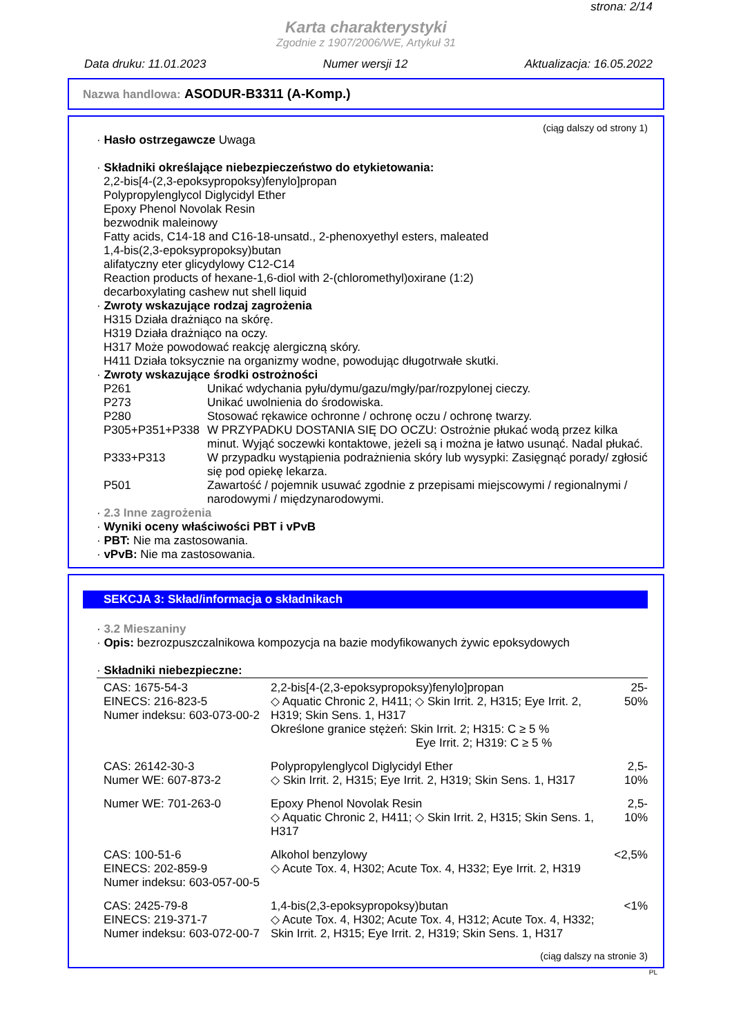strona: 2/14
Karta charakterystyki
Zgodnie z 1907/2006/WE, Artykuł 31
Data druku: 11.01.2023 Numer wersji 12 Aktualizacja: 16.05.2022
Nazwa handlowa: ASODUR-B3311 (A-Komp.)
(ciąg dalszy od strony 1)
· Hasło ostrzegawcze Uwaga
· Składniki określające niebezpieczeństwo do etykietowania:
2,2-bis[4-(2,3-epoksypropoksy)fenylo]propan
Polypropylenglycol Diglycidyl Ether
Epoxy Phenol Novolak Resin
bezwodnik maleinowy
Fatty acids, C14-18 and C16-18-unsatd., 2-phenoxyethyl esters, maleated
1,4-bis(2,3-epoksypropoksy)butan
alifatyczny eter glicydylowy C12-C14
Reaction products of hexane-1,6-diol with 2-(chloromethyl)oxirane (1:2)
decarboxylating cashew nut shell liquid
· Zwroty wskazujące rodzaj zagrożenia
H315 Działa drażniąco na skórę.
H319 Działa drażniąco na oczy.
H317 Może powodować reakcję alergiczną skóry.
H411 Działa toksycznie na organizmy wodne, powodując długotrwałe skutki.
· Zwroty wskazujące środki ostrożności
| P261 | Unikać wdychania pyłu/dymu/gazu/mgły/par/rozpylonej cieczy. |
| P273 | Unikać uwolnienia do środowiska. |
| P280 | Stosować rękawice ochronne / ochronę oczu / ochronę twarzy. |
| P305+P351+P338 | W PRZYPADKU DOSTANIA SIĘ DO OCZU: Ostrożnie płukać wodą przez kilka minut. Wyjąć soczewki kontaktowe, jeżeli są i można je łatwo usunąć. Nadal płukać. |
| P333+P313 | W przypadku wystąpienia podrażnienia skóry lub wysypki: Zasięgnąć porady/ zgłosić się pod opiekę lekarza. |
| P501 | Zawartość / pojemnik usuwać zgodnie z przepisami miejscowymi / regionalnymi / narodowymi / międzynarodowymi. |
· 2.3 Inne zagrożenia
· Wyniki oceny właściwości PBT i vPvB
· PBT: Nie ma zastosowania.
· vPvB: Nie ma zastosowania.
SEKCJA 3: Skład/informacja o składnikach
· 3.2 Mieszaniny
· Opis: bezrozpuszczalnikowa kompozycja na bazie modyfikowanych żywic epoksydowych
· Składniki niebezpieczne:
| CAS: 1675-54-3 EINECS: 216-823-5 Numer indeksu: 603-073-00-2 | 2,2-bis[4-(2,3-epoksypropoksy)fenylo]propan ◇ Aquatic Chronic 2, H411; ◇ Skin Irrit. 2, H315; Eye Irrit. 2, H319; Skin Sens. 1, H317 Określone granice stężeń: Skin Irrit. 2; H315: C ≥ 5 % Eye Irrit. 2; H319: C ≥ 5 % | 25-50% |
| CAS: 26142-30-3 Numer WE: 607-873-2 | Polypropylenglycol Diglycidyl Ether ◇ Skin Irrit. 2, H315; Eye Irrit. 2, H319; Skin Sens. 1, H317 | 2,5-10% |
| Numer WE: 701-263-0 | Epoxy Phenol Novolak Resin ◇ Aquatic Chronic 2, H411; ◇ Skin Irrit. 2, H315; Skin Sens. 1, H317 | 2,5-10% |
| CAS: 100-51-6 EINECS: 202-859-9 Numer indeksu: 603-057-00-5 | Alkohol benzylowy ◇ Acute Tox. 4, H302; Acute Tox. 4, H332; Eye Irrit. 2, H319 | <2,5% |
| CAS: 2425-79-8 EINECS: 219-371-7 Numer indeksu: 603-072-00-7 | 1,4-bis(2,3-epoksypropoksy)butan ◇ Acute Tox. 4, H302; Acute Tox. 4, H312; Acute Tox. 4, H332; Skin Irrit. 2, H315; Eye Irrit. 2, H319; Skin Sens. 1, H317 | <1% |
(ciąg dalszy na stronie 3)
PL